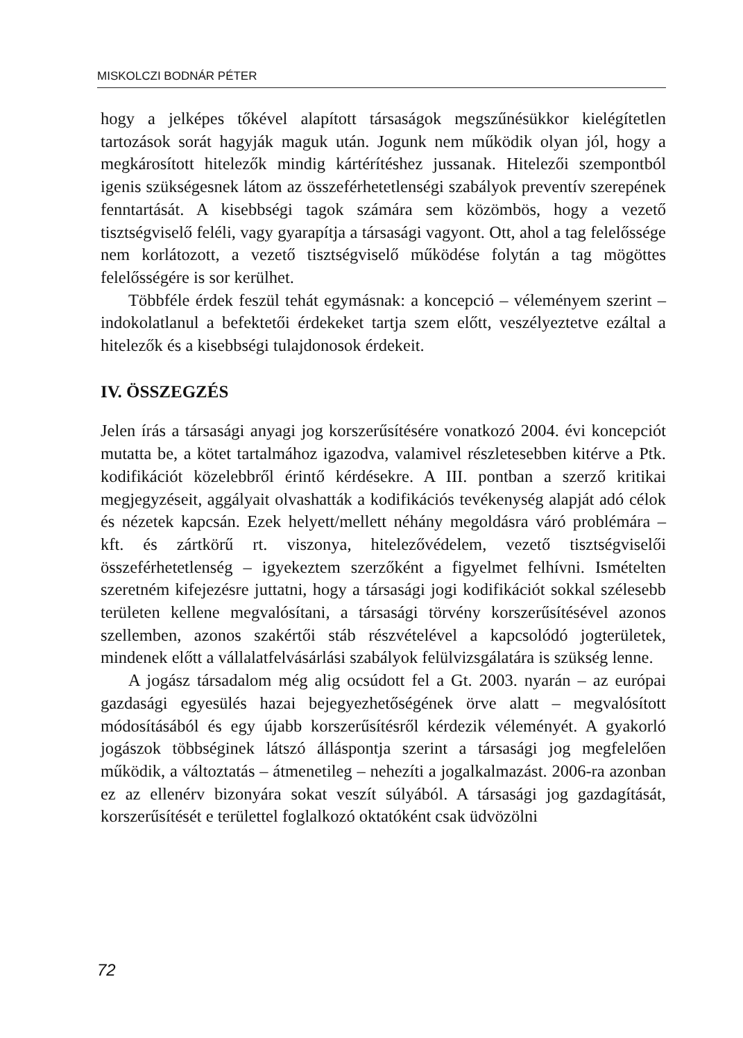MISKOLCZI BODNÁR PÉTER
hogy a jelképes tőkével alapított társaságok megszűnésükkor kielégítetlen tartozások sorát hagyják maguk után. Jogunk nem működik olyan jól, hogy a megkárosított hitelezők mindig kártérítéshez jussanak. Hitelezői szempontból igenis szükségesnek látom az összeférhetetlenségi szabályok preventív szerepének fenntartását. A kisebbségi tagok számára sem közömbös, hogy a vezető tisztségviselő feléli, vagy gyarapítja a társasági vagyont. Ott, ahol a tag felelőssége nem korlátozott, a vezető tisztségviselő működése folytán a tag mögöttes felelősségére is sor kerülhet.
Többféle érdek feszül tehát egymásnak: a koncepció – véleményem szerint – indokolatlanul a befektetői érdekeket tartja szem előtt, veszélyeztetve ezáltal a hitelezők és a kisebbségi tulajdonosok érdekeit.
IV. ÖSSZEGZÉS
Jelen írás a társasági anyagi jog korszerűsítésére vonatkozó 2004. évi koncepciót mutatta be, a kötet tartalmához igazodva, valamivel részletesebben kitérve a Ptk. kodifikációt közelebbről érintő kérdésekre. A III. pontban a szerző kritikai megjegyzéseit, aggályait olvashatták a kodifikációs tevékenység alapját adó célok és nézetek kapcsán. Ezek helyett/mellett néhány megoldásra váró problémára – kft. és zártkörű rt. viszonya, hitelezővédelem, vezető tisztségviselői összeférhetetlenség – igyekeztem szerzőként a figyelmet felhívni. Ismételten szeretném kifejezésre juttatni, hogy a társasági jogi kodifikációt sokkal szélesebb területen kellene megvalósítani, a társasági törvény korszerűsítésével azonos szellemben, azonos szakértői stáb részvételével a kapcsolódó jogterületek, mindenek előtt a vállalatfelvásárlási szabályok felülvizsgálatára is szükség lenne.
A jogász társadalom még alig ocsúdott fel a Gt. 2003. nyarán – az európai gazdasági egyesülés hazai bejegyezhetőségének örve alatt – megvalósított módosításából és egy újabb korszerűsítésről kérdezik véleményét. A gyakorló jogászok többséginek látszó álláspontja szerint a társasági jog megfelelően működik, a változtatás – átmenetileg – nehezíti a jogalkalmazást. 2006-ra azonban ez az ellenérv bizonyára sokat veszít súlyából. A társasági jog gazdagítását, korszerűsítését e területtel foglalkozó oktatóként csak üdvözölni
72